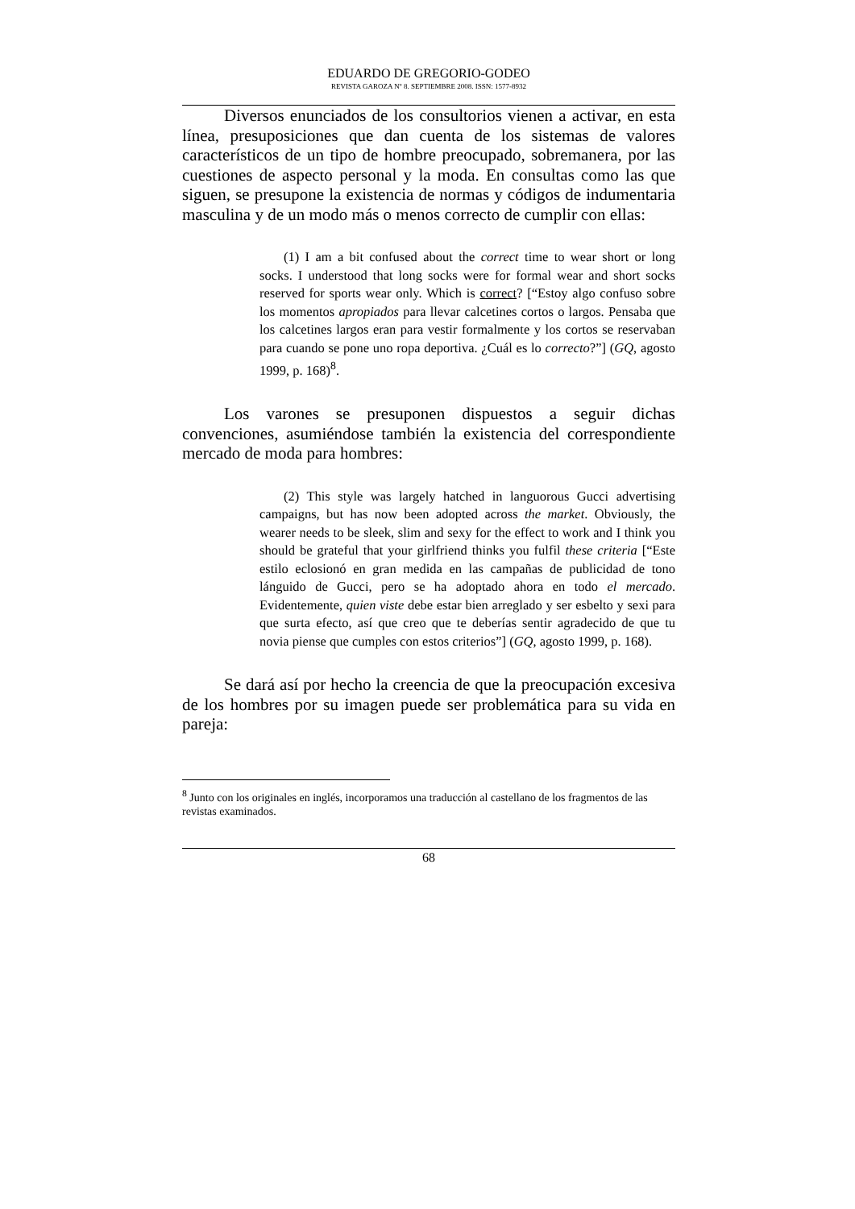EDUARDO DE GREGORIO-GODEO
REVISTA GAROZA Nº 8. SEPTIEMBRE 2008. ISSN: 1577-8932
Diversos enunciados de los consultorios vienen a activar, en esta línea, presuposiciones que dan cuenta de los sistemas de valores característicos de un tipo de hombre preocupado, sobremanera, por las cuestiones de aspecto personal y la moda. En consultas como las que siguen, se presupone la existencia de normas y códigos de indumentaria masculina y de un modo más o menos correcto de cumplir con ellas:
(1) I am a bit confused about the correct time to wear short or long socks. I understood that long socks were for formal wear and short socks reserved for sports wear only. Which is correct? [“Estoy algo confuso sobre los momentos apropiados para llevar calcetines cortos o largos. Pensaba que los calcetines largos eran para vestir formalmente y los cortos se reservaban para cuando se pone uno ropa deportiva. ¿Cuál es lo correcto?”] (GQ, agosto 1999, p. 168)<sup>8</sup>.
Los varones se presuponen dispuestos a seguir dichas convenciones, asumiéndose también la existencia del correspondiente mercado de moda para hombres:
(2) This style was largely hatched in languorous Gucci advertising campaigns, but has now been adopted across the market. Obviously, the wearer needs to be sleek, slim and sexy for the effect to work and I think you should be grateful that your girlfriend thinks you fulfil these criteria [“Este estilo eclosionó en gran medida en las campañas de publicidad de tono lánguido de Gucci, pero se ha adoptado ahora en todo el mercado. Evidentemente, quien viste debe estar bien arreglado y ser esbelto y sexi para que surta efecto, así que creo que te deberías sentir agradecido de que tu novia piense que cumples con estos criterios”] (GQ, agosto 1999, p. 168).
Se dará así por hecho la creencia de que la preocupación excesiva de los hombres por su imagen puede ser problemática para su vida en pareja:
<sup>8</sup> Junto con los originales en inglés, incorporamos una traducción al castellano de los fragmentos de las revistas examinados.
68